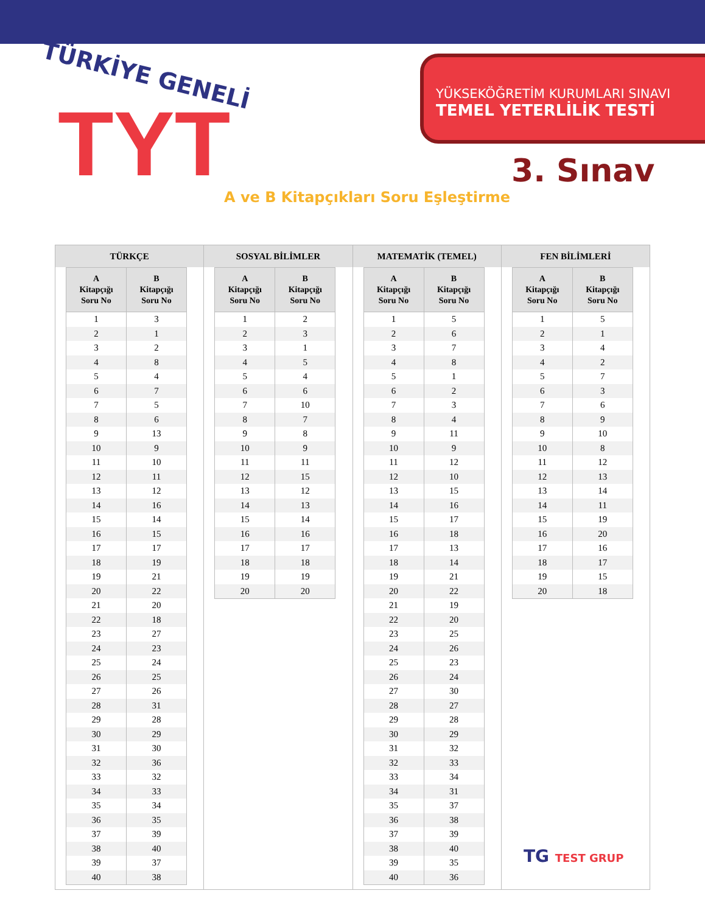TÜRKİYE GENELİ
TYT
YÜKSEKÖĞRETİM KURUMLARI SINAVI
TEMEL YETERLİLİK TESTİ
3. Sınav
A ve B Kitapçıkları Soru Eşleştirme
TÜRKÇE
| A Kitapçığı Soru No | B Kitapçığı Soru No |
| --- | --- |
| 1 | 3 |
| 2 | 1 |
| 3 | 2 |
| 4 | 8 |
| 5 | 4 |
| 6 | 7 |
| 7 | 5 |
| 8 | 6 |
| 9 | 13 |
| 10 | 9 |
| 11 | 10 |
| 12 | 11 |
| 13 | 12 |
| 14 | 16 |
| 15 | 14 |
| 16 | 15 |
| 17 | 17 |
| 18 | 19 |
| 19 | 21 |
| 20 | 22 |
| 21 | 20 |
| 22 | 18 |
| 23 | 27 |
| 24 | 23 |
| 25 | 24 |
| 26 | 25 |
| 27 | 26 |
| 28 | 31 |
| 29 | 28 |
| 30 | 29 |
| 31 | 30 |
| 32 | 36 |
| 33 | 32 |
| 34 | 33 |
| 35 | 34 |
| 36 | 35 |
| 37 | 39 |
| 38 | 40 |
| 39 | 37 |
| 40 | 38 |
SOSYAL BİLİMLER
| A Kitapçığı Soru No | B Kitapçığı Soru No |
| --- | --- |
| 1 | 2 |
| 2 | 3 |
| 3 | 1 |
| 4 | 5 |
| 5 | 4 |
| 6 | 6 |
| 7 | 10 |
| 8 | 7 |
| 9 | 8 |
| 10 | 9 |
| 11 | 11 |
| 12 | 15 |
| 13 | 12 |
| 14 | 13 |
| 15 | 14 |
| 16 | 16 |
| 17 | 17 |
| 18 | 18 |
| 19 | 19 |
| 20 | 20 |
MATEMATİK (TEMEL)
| A Kitapçığı Soru No | B Kitapçığı Soru No |
| --- | --- |
| 1 | 5 |
| 2 | 6 |
| 3 | 7 |
| 4 | 8 |
| 5 | 1 |
| 6 | 2 |
| 7 | 3 |
| 8 | 4 |
| 9 | 11 |
| 10 | 9 |
| 11 | 12 |
| 12 | 10 |
| 13 | 15 |
| 14 | 16 |
| 15 | 17 |
| 16 | 18 |
| 17 | 13 |
| 18 | 14 |
| 19 | 21 |
| 20 | 22 |
| 21 | 19 |
| 22 | 20 |
| 23 | 25 |
| 24 | 26 |
| 25 | 23 |
| 26 | 24 |
| 27 | 30 |
| 28 | 27 |
| 29 | 28 |
| 30 | 29 |
| 31 | 32 |
| 32 | 33 |
| 33 | 34 |
| 34 | 31 |
| 35 | 37 |
| 36 | 38 |
| 37 | 39 |
| 38 | 40 |
| 39 | 35 |
| 40 | 36 |
FEN BİLİMLERİ
| A Kitapçığı Soru No | B Kitapçığı Soru No |
| --- | --- |
| 1 | 5 |
| 2 | 1 |
| 3 | 4 |
| 4 | 2 |
| 5 | 7 |
| 6 | 3 |
| 7 | 6 |
| 8 | 9 |
| 9 | 10 |
| 10 | 8 |
| 11 | 12 |
| 12 | 13 |
| 13 | 14 |
| 14 | 11 |
| 15 | 19 |
| 16 | 20 |
| 17 | 16 |
| 18 | 17 |
| 19 | 15 |
| 20 | 18 |
TG TEST GRUP